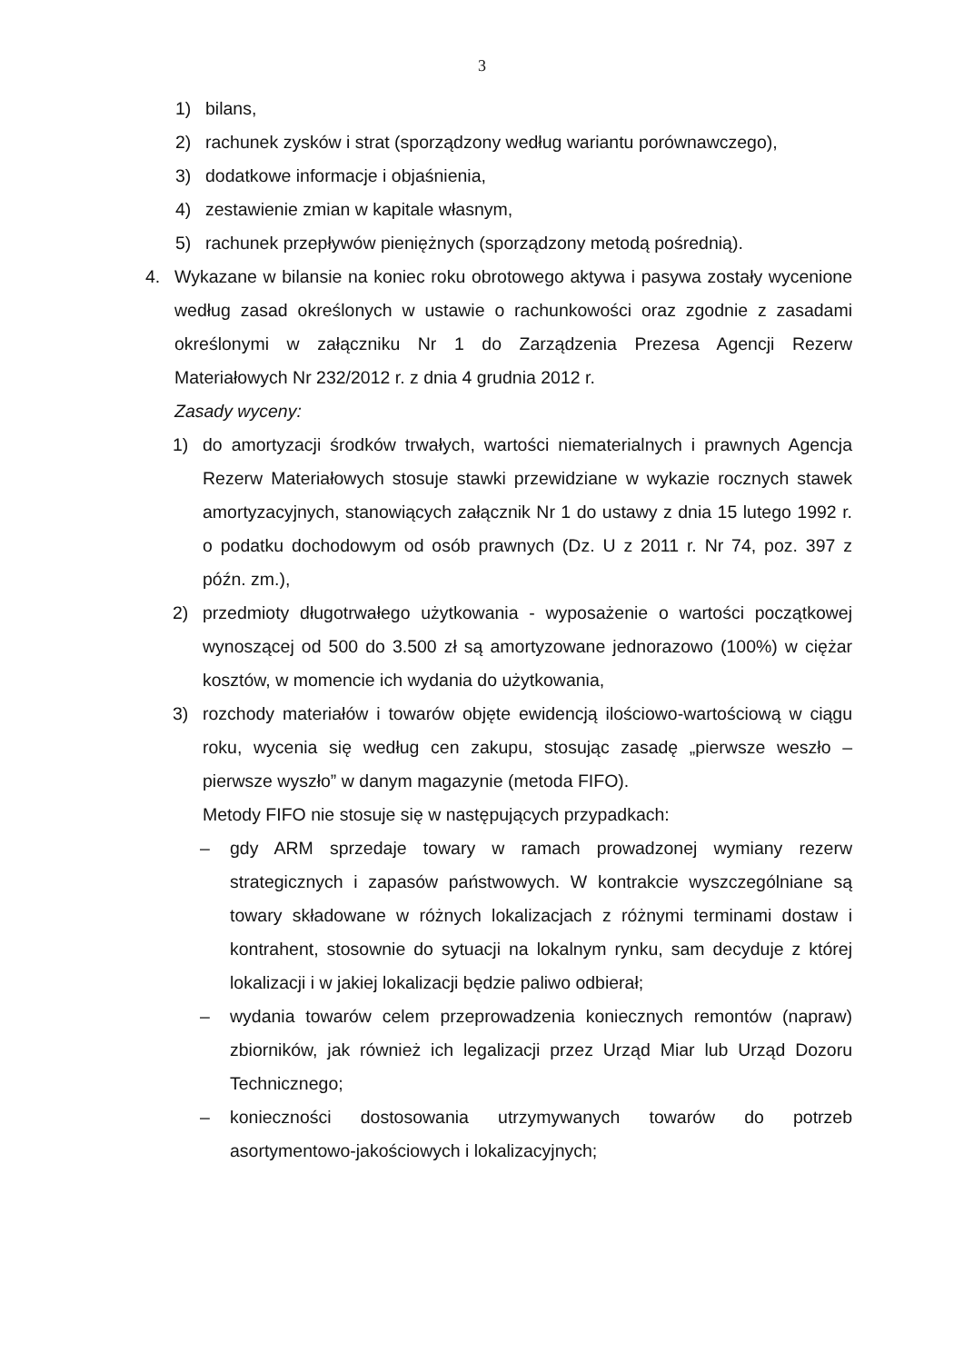3
1) bilans,
2) rachunek zysków i strat (sporządzony według wariantu porównawczego),
3) dodatkowe informacje i objaśnienia,
4) zestawienie zmian w kapitale własnym,
5) rachunek przepływów pieniężnych (sporządzony metodą pośrednią).
4. Wykazane w bilansie na koniec roku obrotowego aktywa i pasywa zostały wycenione według zasad określonych w ustawie o rachunkowości oraz zgodnie z zasadami określonymi w załączniku Nr 1 do Zarządzenia Prezesa Agencji Rezerw Materiałowych Nr 232/2012 r. z dnia 4 grudnia 2012 r.
Zasady wyceny:
1) do amortyzacji środków trwałych, wartości niematerialnych i prawnych Agencja Rezerw Materiałowych stosuje stawki przewidziane w wykazie rocznych stawek amortyzacyjnych, stanowiących załącznik Nr 1 do ustawy z dnia 15 lutego 1992 r. o podatku dochodowym od osób prawnych (Dz. U z 2011 r. Nr 74, poz. 397 z późn. zm.),
2) przedmioty długotrwałego użytkowania - wyposażenie o wartości początkowej wynoszącej od 500 do 3.500 zł są amortyzowane jednorazowo (100%) w ciężar kosztów, w momencie ich wydania do użytkowania,
3) rozchody materiałów i towarów objęte ewidencją ilościowo-wartościową w ciągu roku, wycenia się według cen zakupu, stosując zasadę „pierwsze weszło – pierwsze wyszło” w danym magazynie (metoda FIFO).
Metody FIFO nie stosuje się w następujących przypadkach:
– gdy ARM sprzedaje towary w ramach prowadzonej wymiany rezerw strategicznych i zapasów państwowych. W kontrakcie wyszczególniane są towary składowane w różnych lokalizacjach z różnymi terminami dostaw i kontrahent, stosownie do sytuacji na lokalnym rynku, sam decyduje z której lokalizacji i w jakiej lokalizacji będzie paliwo odbierał;
– wydania towarów celem przeprowadzenia koniecznych remontów (napraw) zbiorników, jak również ich legalizacji przez Urząd Miar lub Urząd Dozoru Technicznego;
– konieczności dostosowania utrzymywanych towarów do potrzeb asortymentowo-jakościowych i lokalizacyjnych;